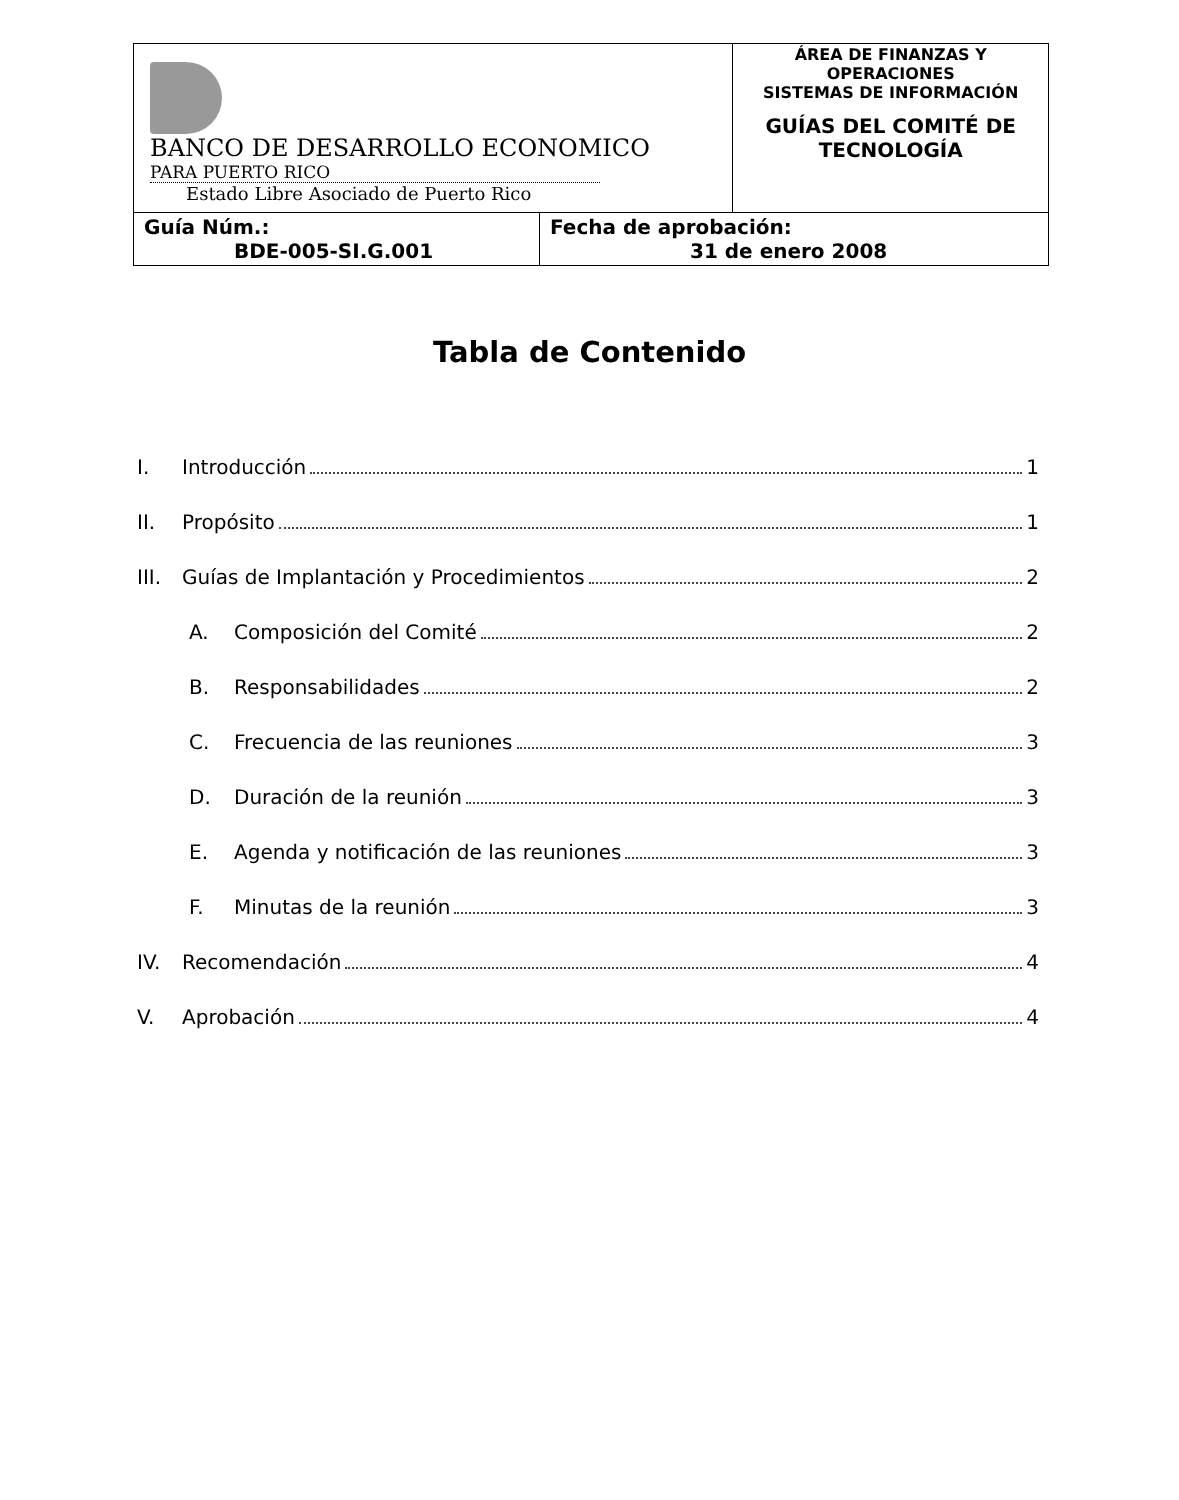| BANCO DE DESARROLLO ECONOMICO PARA PUERTO RICO Estado Libre Asociado de Puerto Rico | | ÁREA DE FINANZAS Y OPERACIONES SISTEMAS DE INFORMACIÓN GUÍAS DEL COMITÉ DE TECNOLOGÍA |
| Guía Núm.: BDE-005-SI.G.001 | Fecha de aprobación: 31 de enero 2008 | |
Tabla de Contenido
I. Introducción 1
II. Propósito 1
III. Guías de Implantación y Procedimientos 2
A. Composición del Comité 2
B. Responsabilidades 2
C. Frecuencia de las reuniones 3
D. Duración de la reunión 3
E. Agenda y notificación de las reuniones 3
F. Minutas de la reunión 3
IV. Recomendación 4
V. Aprobación 4